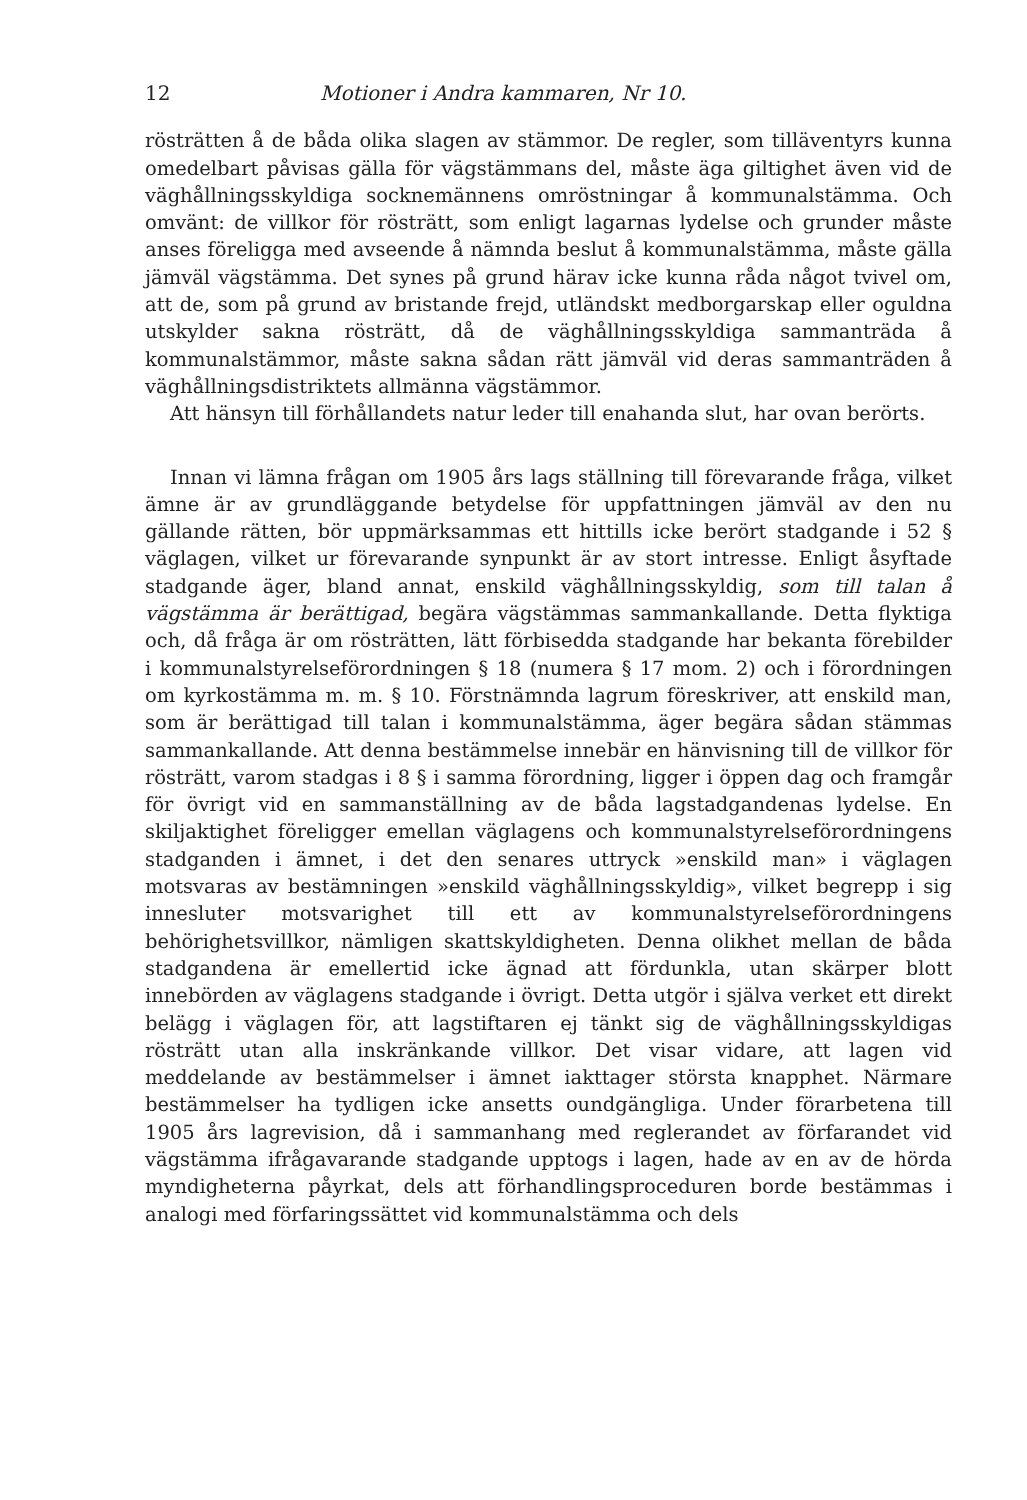12 Motioner i Andra kammaren, Nr 10.
rösträtten å de båda olika slagen av stämmor. De regler, som tilläventyrs kunna omedelbart påvisas gälla för vägstämmans del, måste äga giltighet även vid de väghållningsskyldiga socknemännens omröstningar å kommunalstämma. Och omvänt: de villkor för rösträtt, som enligt lagarnas lydelse och grunder måste anses föreligga med avseende å nämnda beslut å kommunalstämma, måste gälla jämväl vägstämma. Det synes på grund härav icke kunna råda något tvivel om, att de, som på grund av bristande frejd, utländskt medborgarskap eller oguldna utskylder sakna rösträtt, då de väghållningsskyldiga sammanträda å kommunalstämmor, måste sakna sådan rätt jämväl vid deras sammanträden å väghållningsdistriktets allmänna vägstämmor.
Att hänsyn till förhållandets natur leder till enahanda slut, har ovan berörts.
Innan vi lämna frågan om 1905 års lags ställning till förevarande fråga, vilket ämne är av grundläggande betydelse för uppfattningen jämväl av den nu gällande rätten, bör uppmärksammas ett hittills icke berört stadgande i 52 § väglagen, vilket ur förevarande synpunkt är av stort intresse. Enligt åsyftade stadgande äger, bland annat, enskild väghållningsskyldig, som till talan å vägstämma är berättigad, begära vägstämmas sammankallande. Detta flyktiga och, då fråga är om rösträtten, lätt förbisedda stadgande har bekanta förebilder i kommunalstyrelseförordningen § 18 (numera § 17 mom. 2) och i förordningen om kyrkostämma m. m. § 10. Förstnämnda lagrum föreskriver, att enskild man, som är berättigad till talan i kommunalstämma, äger begära sådan stämmas sammankallande. Att denna bestämmelse innebär en hänvisning till de villkor för rösträtt, varom stadgas i 8 § i samma förordning, ligger i öppen dag och framgår för övrigt vid en sammanställning av de båda lagstadgandenas lydelse. En skiljaktighet föreligger emellan väglagens och kommunalstyrelseförordningens stadganden i ämnet, i det den senares uttryck »enskild man» i väglagen motsvaras av bestämningen »enskild väghållningsskyldig», vilket begrepp i sig innesluter motsvarighet till ett av kommunalstyrelseförordningens behörighetsvillkor, nämligen skattskyldigheten. Denna olikhet mellan de båda stadgandena är emellertid icke ägnad att fördunkla, utan skärper blott innebörden av väglagens stadgande i övrigt. Detta utgör i själva verket ett direkt belägg i väglagen för, att lagstiftaren ej tänkt sig de väghållningsskyldigas rösträtt utan alla inskränkande villkor. Det visar vidare, att lagen vid meddelande av bestämmelser i ämnet iakttager största knapphet. Närmare bestämmelser ha tydligen icke ansetts oundgängliga. Under förarbetena till 1905 års lagrevision, då i sammanhang med reglerandet av förfarandet vid vägstämma ifrågavarande stadgande upptogs i lagen, hade av en av de hörda myndigheterna påyrkat, dels att förhandlingsproceduren borde bestämmas i analogi med förfaringssättet vid kommunalstämma och dels